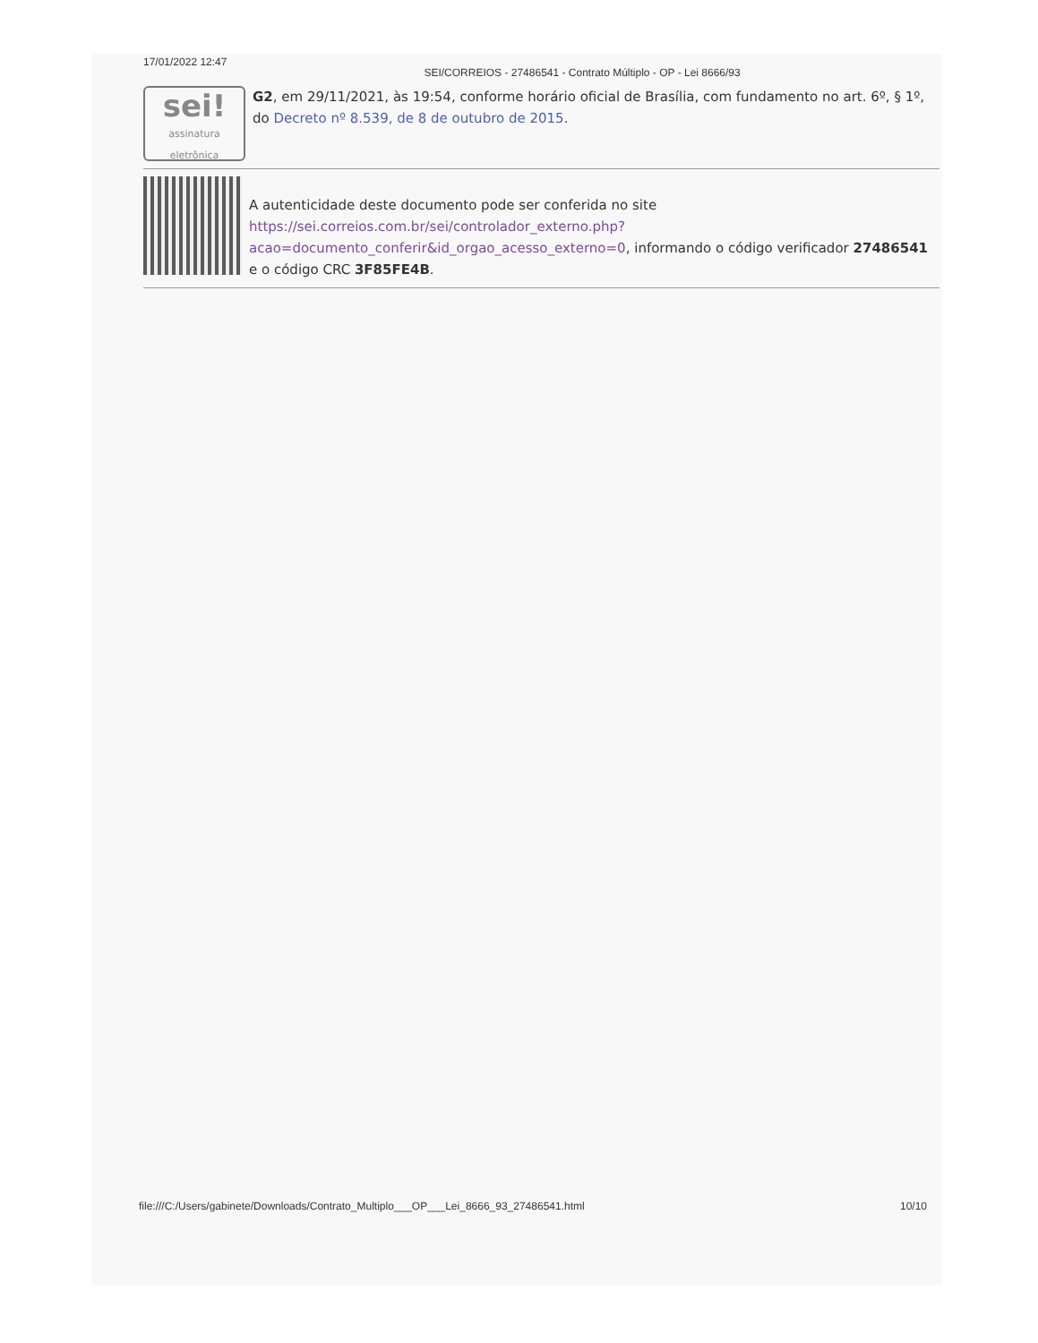17/01/2022 12:47 SEI/CORREIOS - 27486541 - Contrato Múltiplo - OP - Lei 8666/93
sei!
assinatura eletrônica
G2, em 29/11/2021, às 19:54, conforme horário oficial de Brasília, com fundamento no art. 6º, § 1º, do Decreto nº 8.539, de 8 de outubro de 2015.
A autenticidade deste documento pode ser conferida no site https://sei.correios.com.br/sei/controlador_externo.php?acao=documento_conferir&id_orgao_acesso_externo=0, informando o código verificador 27486541 e o código CRC 3F85FE4B.
file:///C:/Users/gabinete/Downloads/Contrato_Multiplo___OP___Lei_8666_93_27486541.html 10/10